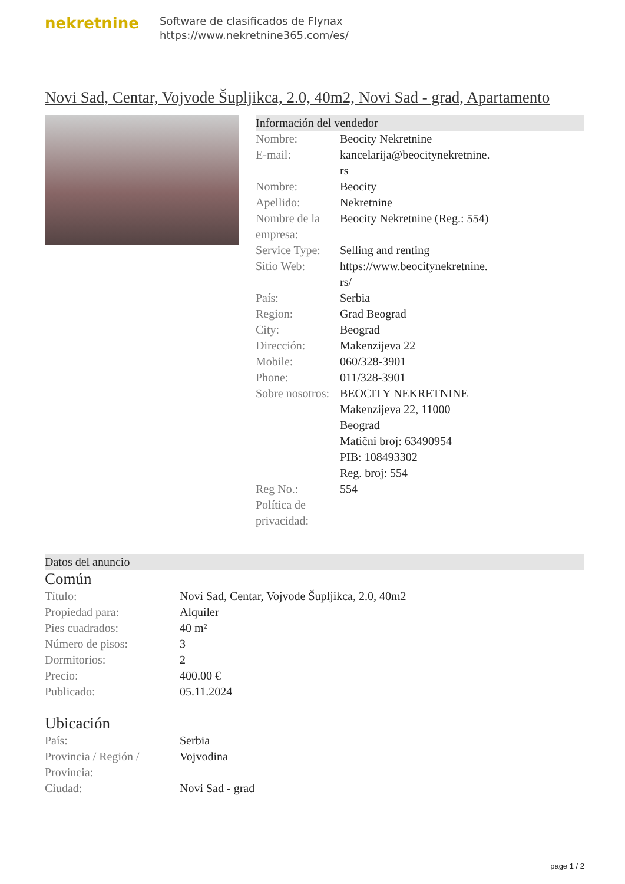nekretnine
Software de clasificados de Flynax
https://www.nekretnine365.com/es/
Novi Sad, Centar, Vojvode Šupljikca, 2.0, 40m2, Novi Sad - grad, Apartamento
Información del vendedor
| Nombre: | Beocity Nekretnine |
| E-mail: | kancelarija@beocitynekretnine. rs |
| Nombre: | Beocity |
| Apellido: | Nekretnine |
| Nombre de la empresa: | Beocity Nekretnine (Reg.: 554) |
| Service Type: | Selling and renting |
| Sitio Web: | https://www.beocitynekretnine. rs/ |
| País: | Serbia |
| Region: | Grad Beograd |
| City: | Beograd |
| Dirección: | Makenzijeva 22 |
| Mobile: | 060/328-3901 |
| Phone: | 011/328-3901 |
| Sobre nosotros: | BEOCITY NEKRETNINE Makenzijeva 22, 11000 Beograd Matični broj: 63490954 PIB: 108493302 Reg. broj: 554 |
| Reg No.: | 554 |
| Política de privacidad: | |
Datos del anuncio
Común
| Título: | Novi Sad, Centar, Vojvode Šupljikca, 2.0, 40m2 |
| Propiedad para: | Alquiler |
| Pies cuadrados: | 40 m² |
| Número de pisos: | 3 |
| Dormitorios: | 2 |
| Precio: | 400.00 € |
| Publicado: | 05.11.2024 |
Ubicación
| País: | Serbia |
| Provincia / Región / Provincia: | Vojvodina |
| Ciudad: | Novi Sad - grad |
page 1 / 2